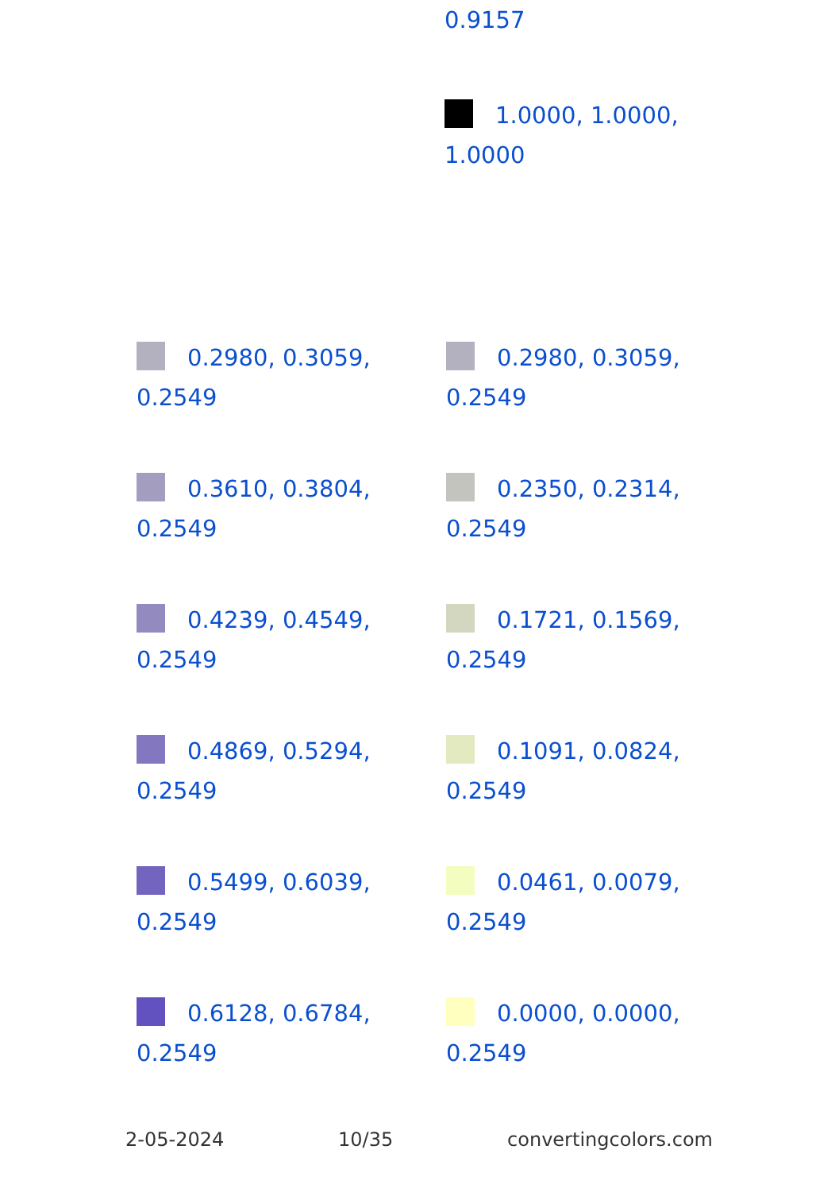0.9157
1.0000, 1.0000, 1.0000
0.2980, 0.3059, 0.2549 0.2980, 0.3059, 0.2549
0.3610, 0.3804, 0.2549 0.2350, 0.2314, 0.2549
0.4239, 0.4549, 0.2549 0.1721, 0.1569, 0.2549
0.4869, 0.5294, 0.2549 0.1091, 0.0824, 0.2549
0.5499, 0.6039, 0.2549 0.0461, 0.0079, 0.2549
0.6128, 0.6784, 0.2549 0.0000, 0.0000, 0.2549
2-05-2024 10/35 convertingcolors.com